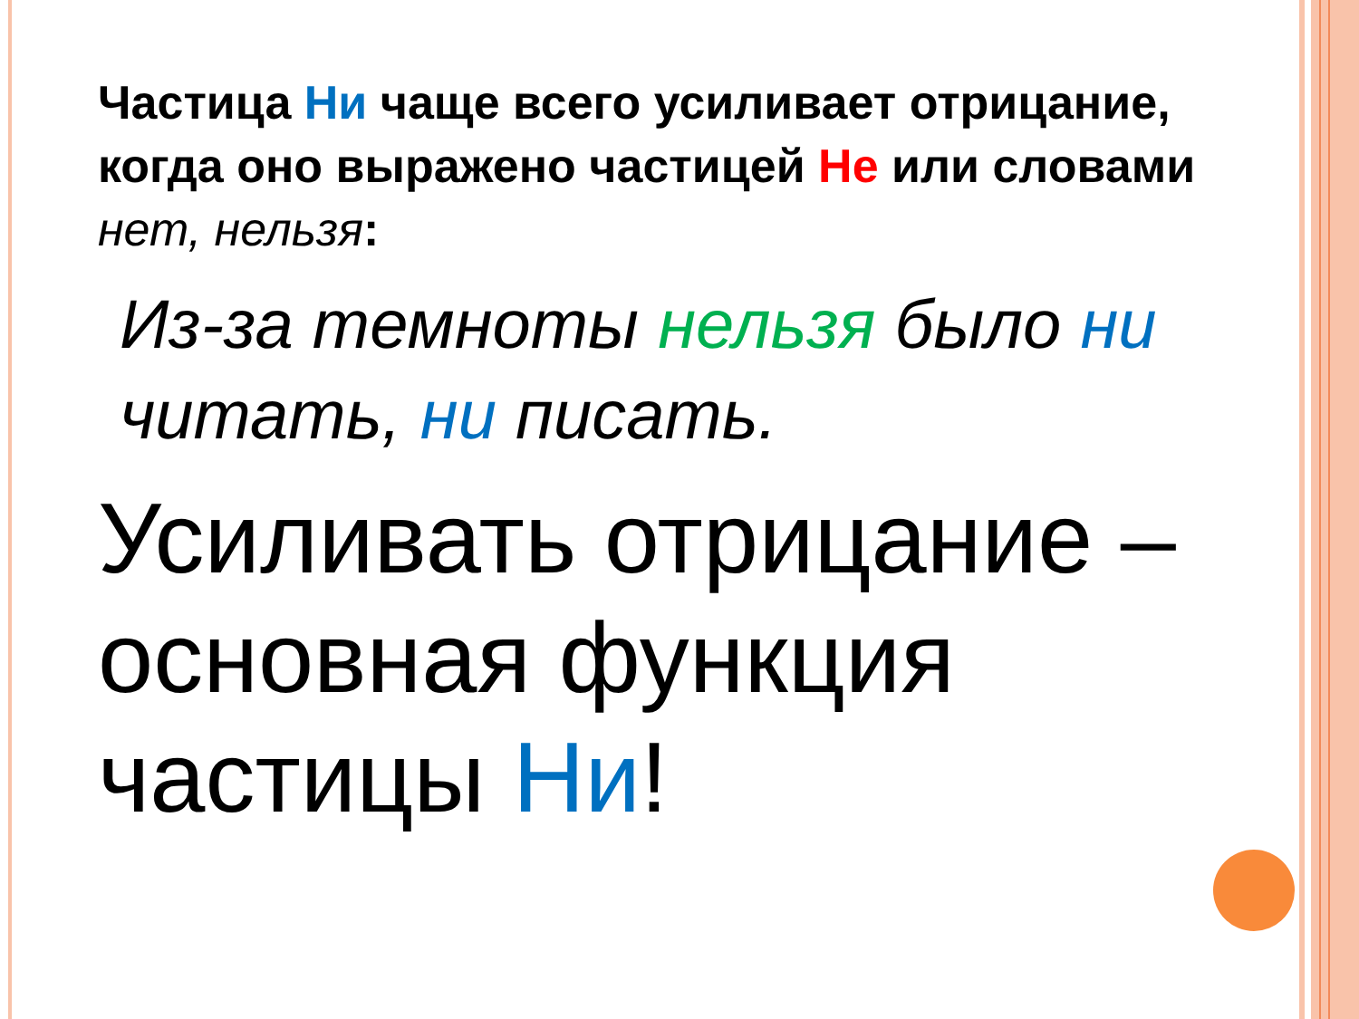Частица Ни чаще всего усиливает отрицание, когда оно выражено частицей Не или словами нет, нельзя:
Из-за темноты нельзя было ни читать, ни писать.
Усиливать отрицание – основная функция частицы Ни!